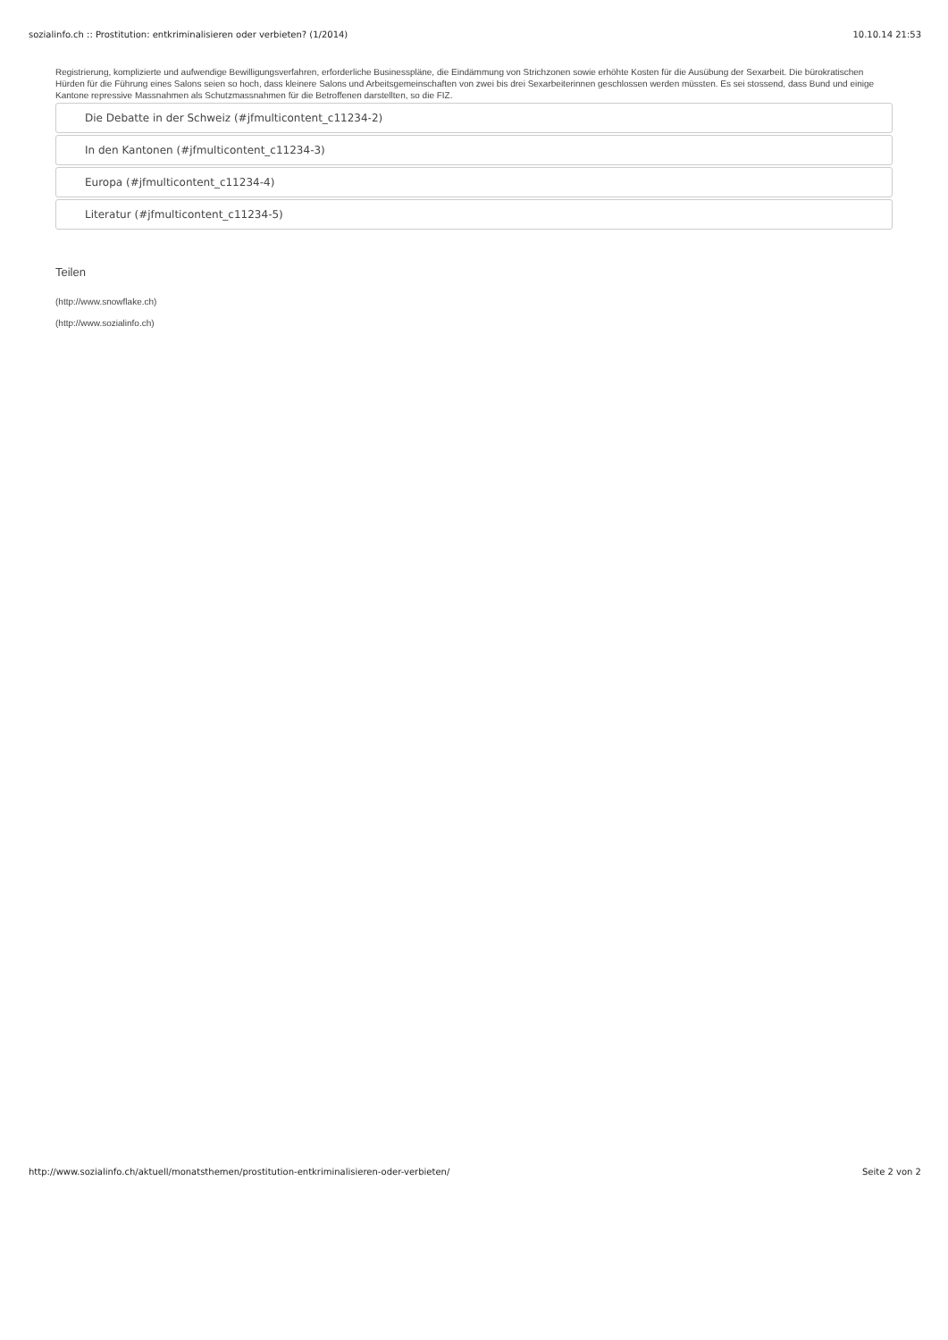sozialinfo.ch :: Prostitution: entkriminalisieren oder verbieten? (1/2014) 10.10.14 21:53
Registrierung, komplizierte und aufwendige Bewilligungsverfahren, erforderliche Businesspläne, die Eindämmung von Strichzonen sowie erhöhte Kosten für die Ausübung der Sexarbeit. Die bürokratischen Hürden für die Führung eines Salons seien so hoch, dass kleinere Salons und Arbeitsgemeinschaften von zwei bis drei Sexarbeiterinnen geschlossen werden müssten. Es sei stossend, dass Bund und einige Kantone repressive Massnahmen als Schutzmassnahmen für die Betroffenen darstellten, so die FIZ.
Die Debatte in der Schweiz (#jfmulticontent_c11234-2)
In den Kantonen (#jfmulticontent_c11234-3)
Europa (#jfmulticontent_c11234-4)
Literatur (#jfmulticontent_c11234-5)
Teilen
(http://www.snowflake.ch)
(http://www.sozialinfo.ch)
http://www.sozialinfo.ch/aktuell/monatsthemen/prostitution-entkriminalisieren-oder-verbieten/ Seite 2 von 2